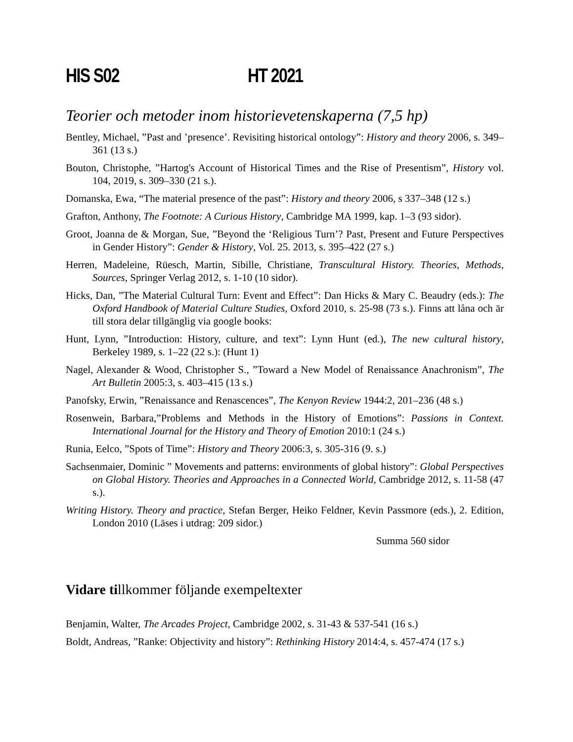HIS S02 HT 2021
Teorier och metoder inom historievetenskaperna (7,5 hp)
Bentley, Michael, ”Past and ’presence’. Revisiting historical ontology”: History and theory 2006, s. 349–361 (13 s.)
Bouton, Christophe, ”Hartog's Account of Historical Times and the Rise of Presentism”, History vol. 104, 2019, s. 309–330 (21 s.).
Domanska, Ewa, “The material presence of the past”: History and theory 2006, s 337–348 (12 s.)
Grafton, Anthony, The Footnote: A Curious History, Cambridge MA 1999, kap. 1–3 (93 sidor).
Groot, Joanna de & Morgan, Sue, ”Beyond the ‘Religious Turn’? Past, Present and Future Perspectives in Gender History”: Gender & History, Vol. 25. 2013, s. 395–422 (27 s.)
Herren, Madeleine, Rüesch, Martin, Sibille, Christiane, Transcultural History. Theories, Methods, Sources, Springer Verlag 2012, s. 1-10 (10 sidor).
Hicks, Dan, ”The Material Cultural Turn: Event and Effect”: Dan Hicks & Mary C. Beaudry (eds.): The Oxford Handbook of Material Culture Studies, Oxford 2010, s. 25-98 (73 s.). Finns att låna och är till stora delar tillgänglig via google books:
Hunt, Lynn, ”Introduction: History, culture, and text”: Lynn Hunt (ed.), The new cultural history, Berkeley 1989, s. 1–22 (22 s.): (Hunt 1)
Nagel, Alexander & Wood, Christopher S., ”Toward a New Model of Renaissance Anachronism”, The Art Bulletin 2005:3, s. 403–415 (13 s.)
Panofsky, Erwin, ”Renaissance and Renascences”, The Kenyon Review 1944:2, 201–236 (48 s.)
Rosenwein, Barbara,”Problems and Methods in the History of Emotions”: Passions in Context. International Journal for the History and Theory of Emotion 2010:1 (24 s.)
Runia, Eelco, ”Spots of Time”: History and Theory 2006:3, s. 305-316 (9. s.)
Sachsenmaier, Dominic ” Movements and patterns: environments of global history”: Global Perspectives on Global History. Theories and Approaches in a Connected World, Cambridge 2012, s. 11-58 (47 s.).
Writing History. Theory and practice, Stefan Berger, Heiko Feldner, Kevin Passmore (eds.), 2. Edition, London 2010 (Läses i utdrag: 209 sidor.)
Summa 560 sidor
Vidare tillkommer följande exempeltexter
Benjamin, Walter, The Arcades Project, Cambridge 2002, s. 31-43 & 537-541 (16 s.)
Boldt, Andreas, ”Ranke: Objectivity and history”: Rethinking History 2014:4, s. 457-474 (17 s.)